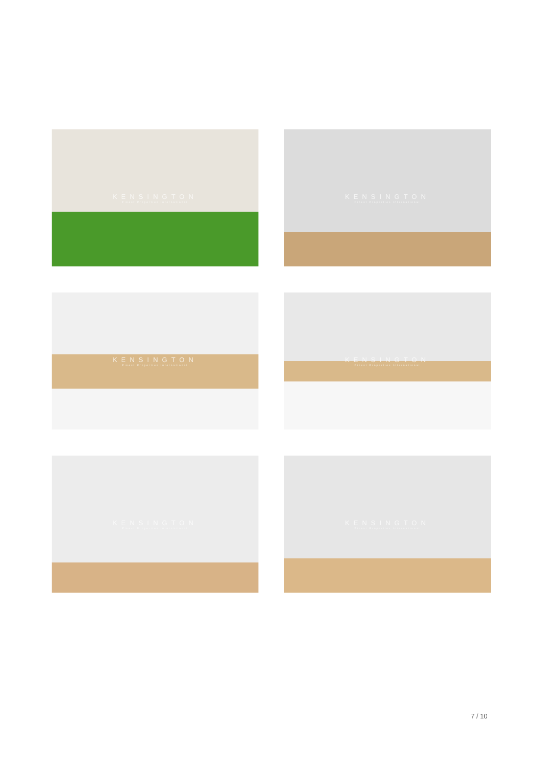KENSINGTON
Finest Properties International
KENSINGTON
Finest Properties International
KENSINGTON
Finest Properties International
KENSINGTON
Finest Properties International
KENSINGTON
Finest Properties International
KENSINGTON
Finest Properties International
7 / 10